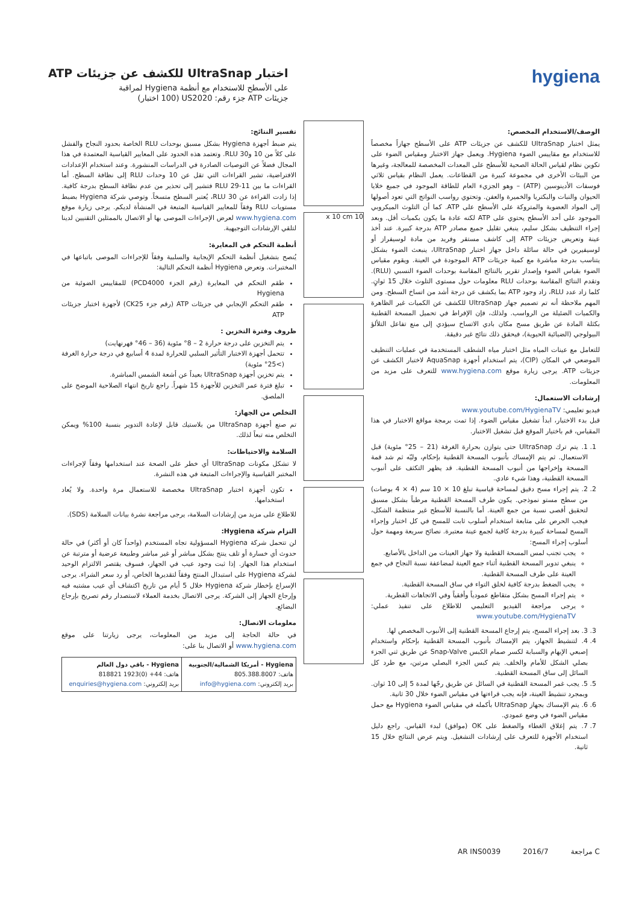اختبار UltraSnap للكشف عن جزيئات ATP
على الأسطح للاستخدام مع أنظمة Hygiena لمراقبة
جزيئات ATP جزء رقم: US2020 (100 اختبار)
hygiena
الوصف/الاستخدام المخصص:
يمثل اختبار UltraSnap للكشف عن جزيئات ATP على الأسطح جهازاً مخصصاً للاستخدام مع مقاييس الضوء Hygiena. ويعمل جهاز الاختبار ومقياس الضوء على تكوين نظام لقياس الحالة الصحية للأسطح على المعدات المخصصة للمعالجة، وغيرها من البيئات الأخرى في مجموعة كبيرة من القطاعات. يعمل النظام بقياس ثلاثي فوسفات الأدينوسين (ATP) – وهو الجزيء العام للطاقة الموجود في جميع خلايا الحيوان والنبات والبكتريا والخميرة والعفن. وتحتوي رواسب النواتج التي تعود أصولها إلى المواد العضوية والمتروكة على الأسطح على ATP. كما أن التلوث الميكروبي الموجود على أحد الأسطح يحتوي على ATP لكنه عادة ما يكون بكميات أقل. وبعد إجراء التنظيف بشكل سليم، ينبغي تقليل جميع مصادر ATP بدرجة كبيرة. عند أخذ عينة وتعريض جزيئات ATP إلى كاشف مستقر وفريد من مادة لوسيفراز أو لوسيفيرين في حالة سائلة داخل جهاز اختبار UltraSnap، ينبعث الضوء بشكل يتناسب بدرجة مباشرة مع كمية جزيئات ATP الموجودة في العينة. ويقوم مقياس الضوء بقياس الضوء وإصدار تقرير بالنتائج المقاسة بوحدات الضوء النسبي (RLU). وتقدم النتائج المقاسة بوحدات RLU معلومات حول مستوى التلوث خلال 15 ثوانٍ. كلما زاد عدد RLU، زاد وجود ATP بما يكشف عن درجة أشد من اتساخ السطح. ومن المهم ملاحظة أنه تم تصميم جهاز UltraSnap للكشف عن الكميات غير الظاهرة والكميات الضئيلة من الرواسب. ولذلك، فإن الإفراط في تحميل المسحة القطنية بكثلة المادة عن طريق مسح مكان بادي الاتساخ سيؤدي إلى منع تفاعل التلألؤ البيولوجي (الضيائية الحيوية)، فيحقق ذلك نتائج غير دقيقة.
للتعامل مع عينات المياه مثل اختبار مياه الشطف المستخدمة في عمليات التنظيف الموضعي في المكان (CIP)، يتم استخدام أجهزة AquaSnap لاختبار الكشف عن جزيئات ATP. يرجى زيارة موقع www.hygiena.com للتعرف على مزيد من المعلومات.
إرشادات الاستعمال:
فيديو تعليمي: www.youtube.com/HygienaTV
قبل بدء الاختبار، ابدأ تشغيل مقياس الضوء. إذا تمت برمجة مواقع الاختبار في هذا المقياس، قم باختيار الموقع قبل تشغيل الاختبار.
1. 1. يتم ترك UltraSnap حتى يتوازن بحرارة الغرفة (21 – 25° مئوية) قبل الاستعمال. ثم يتم الإمساك بأنبوب المسحة القطنية بإحكام، وليّه ثم شد قمة المسحة وإخراجها من أنبوب المسحة القطنية. قد يظهر التكثف على أنبوب المسحة القطنية، وهذا شيء عادي.
2. 2. يتم إجراء مسح دقيق لمساحة قياسية تبلغ 10 × 10 سم (4 × 4 بوصات) من سطح مستو نموذجي. يكون طرف المسحة القطنية مرطباً بشكل مسبق لتحقيق أقصى نسبة من جمع العينة. أما بالنسبة للأسطح غير منتظمة الشكل، فيجب الحرص على متابعة استخدام أسلوب ثابت للمسح في كل اختبار وإجراء المسح لمساحة كبيرة بدرجة كافية لجمع عينة معتبرة. نصائح سريعة ومهمة حول أسلوب إجراء المسح:
يجب تجنب لمس المسحة القطنية ولا جهاز العينات من الداخل بالأصابع.
ينبغي تدوير المسحة القطنية أثناء جمع العينة لمضاعفة نسبة النجاح في جمع العينة على طرف المسحة القطنية.
يجب الضغط بدرجة كافية لخلق التواء في ساق المسحة القطنية.
يتم إجراء المسح بشكل متقاطع عمودياً وأفقياً وفي الاتجاهات القطرية.
يرجى مراجعة الفيديو التعليمي للاطلاع على تنفيذ عملي: www.youtube.com/HygienaTV
3. 3. بعد إجراء المسح، يتم إرجاع المسحة القطنية إلى الأنبوب المخصص لها.
4. 4. لتنشيط الجهاز، يتم الإمساك بأنبوب المسحة القطنية بإحكام واستخدام إصبعي الإبهام والسبابة لكسر صمام الكبس Snap-Valve عن طريق ثني الجزء بصلي الشكل للأمام والخلف. يتم كبس الجزء البصلي مرتين، مع طرد كل السائل إلى ساق المسحة القطنية.
5. 5. يجب غمر المسحة القطنية في السائل عن طريق رجّها لمدة 5 إلى 10 ثوان. وبمجرد تنشيط العينة، فإنه يجب قراءتها في مقياس الضوء خلال 30 ثانية.
6. 6. يتم الإمساك بجهاز UltraSnap بأكمله في مقياس الضوء Hygiena مع حمل مقياس الضوء في وضع عمودي.
7. 7. يتم إغلاق الغطاء والضغط على OK (موافق) لبدء القياس. راجع دليل استخدام الأجهزة للتعرف على إرشادات التشغيل. ويتم عرض النتائج خلال 15 ثانية.
10 x 10 cm
تفسير النتائج:
يتم ضبط أجهزة Hygiena بشكل مسبق بوحدات RLU الخاصة بحدود النجاح والفشل على كلاً من 10 و30 RLU. وتعتمد هذه الحدود على المعايير القياسية المعتمدة في هذا المجال فضلاً عن التوصيات الصادرة في الدراسات المنشورة. وعند استخدام الإعدادات الافتراضية، تشير القراءات التي تقل عن 10 وحدات RLU إلى نظافة السطح. أما القراءات ما بين 11-29 RLU فتشير إلى تحذير من عدم نظافة السطح بدرجة كافية. إذا زادت القراءة عن 30 RLU، يُعتبر السطح متسخاً. وتوصي شركة Hygiena بضبط مستويات RLU وفقاً للمعايير القياسية المتبعة في المنشأة لديكم. يرجى زيارة موقع www.hygiena.com لعرض الإجراءات الموصى بها أو الاتصال بالممثلين التقنيين لدينا لتلقي الإرشادات التوجيهية.
أنظمة التحكم في المعايرة:
يُنصح بتشغيل أنظمة التحكم الإيجابية والسلبية وفقاً للإجراءات الموصى باتباعها في المختبرات. وتعرض Hygiena أنظمة التحكم التالية:
طقم التحكم في المعايرة (رقم الجزء PCD4000) للمقاييس الضوئية من Hygiena
طقم التحكم الإيجابي في جزيئات ATP (رقم جزء CK25) لأجهزة اختبار جزيئات ATP
ظروف وفترة التخزين :
يتم التخزين على درجة حرارة 2 – 8° مئوية (36 – 46° فهرنهايت)
تتحمل أجهزة الاختبار التأثير السلبي للحرارة لمدة 4 أسابيع في درجة حرارة الغرفة (>25° مئوية)
يتم تخزين أجهزة UltraSnap بعيداً عن أشعة الشمس المباشرة.
تبلغ فترة عمر التخزين للأجهزة 15 شهراً. راجع تاريخ انتهاء الصلاحية الموضح على الملصق.
التخلص من الجهاز:
تم صنع أجهزة UltraSnap من بلاستيك قابل لإعادة التدوير بنسبة 100% ويمكن التخلص منه تبعاً لذلك.
السلامة والاحتياطات:
لا تشكل مكونات UltraSnap أي خطر على الصحة عند استخدامها وفقاً لإجراءات المختبر القياسية والإجراءات المتبعة في هذه النشرة.
تكون أجهزة اختبار UltraSnap مخصصة للاستعمال مرة واحدة. ولا يُعاد استخدامها.
للاطلاع على مزيد من إرشادات السلامة، يرجى مراجعة نشرة بيانات السلامة (SDS).
التزام شركة Hygiena:
لن تتحمل شركة Hygiena المسؤولية تجاه المستخدم (واحداً كان أو أكثر) في حالة حدوث أي خسارة أو تلف ينتج بشكل مباشر أو غير مباشر وطبيعة عرضية أو مترتبة عن استخدام هذا الجهاز. إذا ثبت وجود عيب في الجهاز، فسوف يقتصر الالتزام الوحيد لشركة Hygiena على استبدال المنتج وفقاً لتقديرها الخاص، أو رد سعر الشراء. يرجى الإسراع بإخطار شركة Hygiena خلال 5 أيام من تاريخ اكتشاف أي عيب مشتبه فيه وإرجاع الجهاز إلى الشركة. يرجى الاتصال بخدمة العملاء لاستصدار رقم تصريح بإرجاع البضائع.
معلومات الاتصال:
في حالة الحاجة إلى مزيد من المعلومات، يرجى زيارتنا على موقع www.hygiena.com أو الاتصال بنا على:
| Hygiena - أمريكا الشمالية/الجنوبية هاتف: 805.388.8007 بريد إلكتروني: info@hygiena.com | Hygiena - باقي دول العالم هاتف: 44+ (0)1923 818821 بريد إلكتروني: enquiries@hygiena.com |
AR INS0039 2016/7 مراجعة C